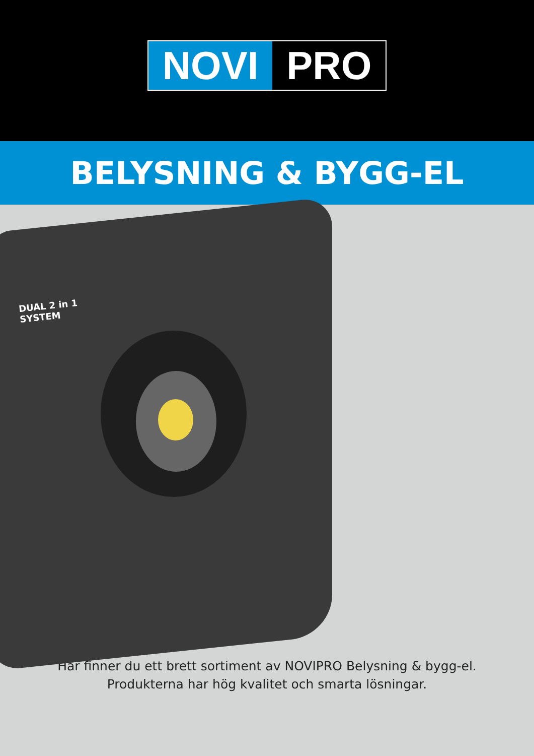NOVI PRO
BELYSNING & BYGG-EL
DUAL 2 in 1
SYSTEM
Här finner du ett brett sortiment av NOVIPRO Belysning & bygg-el.
Produkterna har hög kvalitet och smarta lösningar.